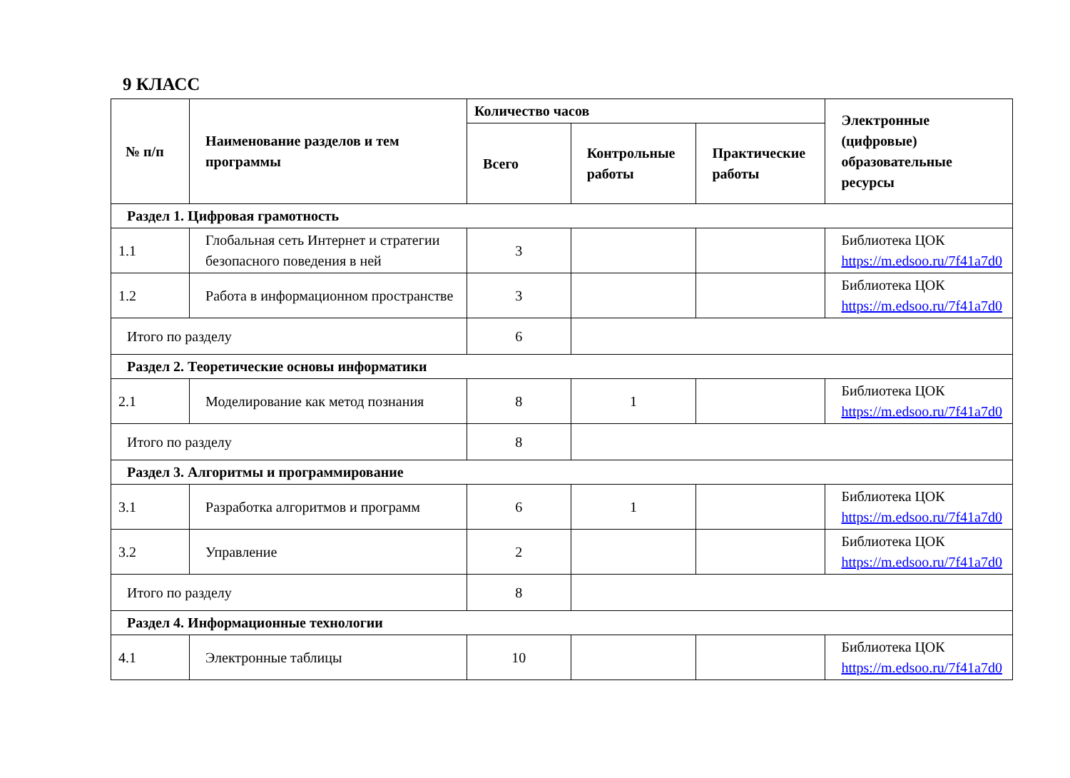9 КЛАСС
| № п/п | Наименование разделов и тем программы | Количество часов | | | Электронные (цифровые) образовательные ресурсы |
| --- | --- | --- | --- | --- | --- |
| | | Всего | Контрольные работы | Практические работы | |
| Раздел 1. Цифровая грамотность | | | | | |
| 1.1 | Глобальная сеть Интернет и стратегии безопасного поведения в ней | 3 | | | Библиотека ЦОК https://m.edsoo.ru/7f41a7d0 |
| 1.2 | Работа в информационном пространстве | 3 | | | Библиотека ЦОК https://m.edsoo.ru/7f41a7d0 |
| Итого по разделу | | 6 | | | |
| Раздел 2. Теоретические основы информатики | | | | | |
| 2.1 | Моделирование как метод познания | 8 | 1 | | Библиотека ЦОК https://m.edsoo.ru/7f41a7d0 |
| Итого по разделу | | 8 | | | |
| Раздел 3. Алгоритмы и программирование | | | | | |
| 3.1 | Разработка алгоритмов и программ | 6 | 1 | | Библиотека ЦОК https://m.edsoo.ru/7f41a7d0 |
| 3.2 | Управление | 2 | | | Библиотека ЦОК https://m.edsoo.ru/7f41a7d0 |
| Итого по разделу | | 8 | | | |
| Раздел 4. Информационные технологии | | | | | |
| 4.1 | Электронные таблицы | 10 | | | Библиотека ЦОК https://m.edsoo.ru/7f41a7d0 |